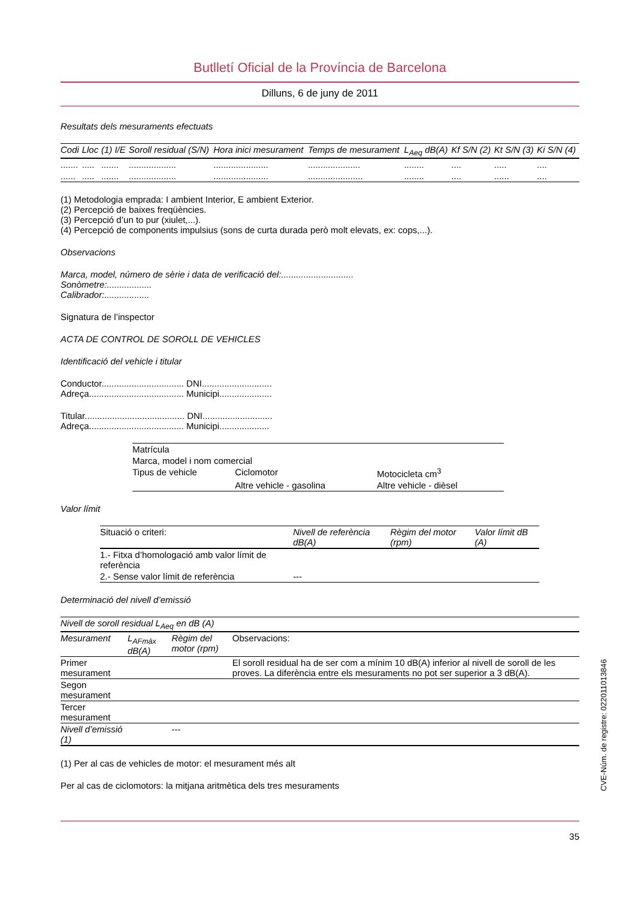Butlletí Oficial de la Província de Barcelona
Dilluns, 6 de juny de 2011
Resultats dels mesuraments efectuats
| Codi | Lloc | (1) I/E | Soroll residual (S/N) | Hora inici mesurament | Temps de mesurament | L<sub>Aeq</sub> dB(A) | Kf S/N (2) | Kt S/N (3) | Ki S/N (4) |
| --- | --- | --- | --- | --- | --- | --- | --- | --- | --- |
| ....... | ..... | ....... | ................... | ...................... | ..................... | ........ | .... | ..... | .... |
| ...... | ..... | ....... | ................... | ...................... | ...................... | ........ | .... | ...... | .... |
(1) Metodologia emprada: I ambient Interior, E ambient Exterior.
(2) Percepció de baixes freqüències.
(3) Percepció d’un to pur (xiulet,...).
(4) Percepció de components impulsius (sons de curta durada però molt elevats, ex: cops,...).
Observacions
Marca, model, número de sèrie i data de verificació del:.............................
Sonòmetre:..................
Calibrador:..................
Signatura de l’inspector
ACTA DE CONTROL DE SOROLL DE VEHICLES
Identificació del vehicle i titular
Conductor................................. DNI............................
Adreça...................................... Municipi.....................
Titular........................................ DNI............................
Adreça...................................... Municipi....................
| Matrícula | | |
| Marca, model i nom comercial | | |
| Tipus de vehicle | Ciclomotor | Motocicleta cm<sup>3</sup> |
| | Altre vehicle - gasolina | Altre vehicle - dièsel |
Valor límit
| Situació o criteri: | Nivell de referència dB(A) | Règim del motor (rpm) | Valor límit dB (A) |
| --- | --- | --- | --- |
| 1.- Fitxa d’homologació amb valor límit de referència | | | |
| 2.- Sense valor límit de referència | --- | | |
Determinació del nivell d’emissió
| Nivell de soroll residual L<sub>Aeq</sub> en dB (A) | | | |
| Mesurament | L<sub>AFmàx</sub> dB(A) | Règim del motor (rpm) | Observacions: |
| Primer mesurament | | | El soroll residual ha de ser com a mínim 10 dB(A) inferior al nivell de soroll de les proves. La diferència entre els mesuraments no pot ser superior a 3 dB(A). |
| Segon mesurament | | | |
| Tercer mesurament | | | |
| Nivell d’emissió (1) | | --- | |
(1) Per al cas de vehicles de motor: el mesurament més alt
Per al cas de ciclomotors: la mitjana aritmètica dels tres mesuraments
35
CVE-Núm. de registre: 022011013846